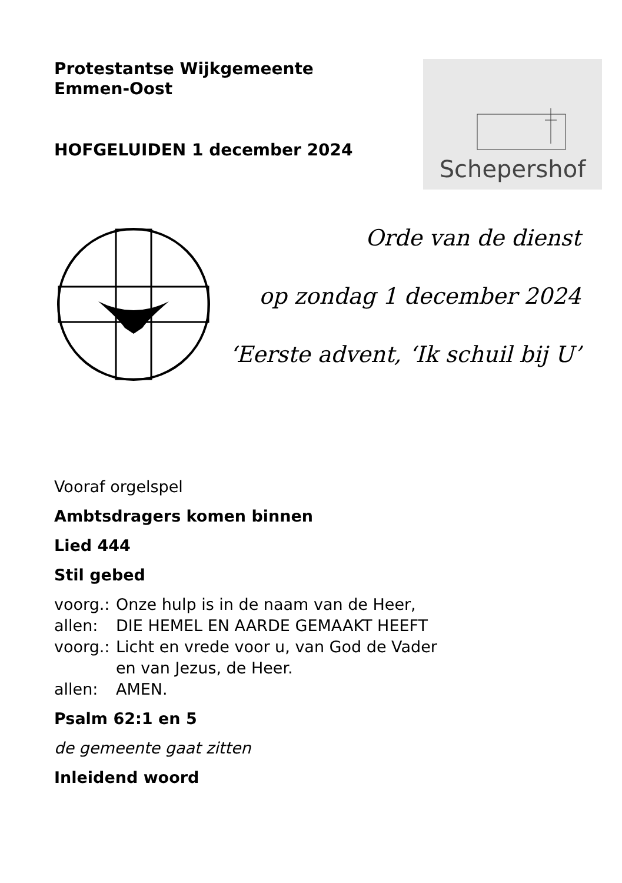Protestantse Wijkgemeente
Emmen-Oost
HOFGELUIDEN 1 december 2024
Schepershof
Orde van de dienst
op zondag 1 december 2024
‘Eerste advent, ‘Ik schuil bij U’
Vooraf orgelspel
Ambtsdragers komen binnen
Lied 444
Stil gebed
voorg.: Onze hulp is in de naam van de Heer,
allen: DIE HEMEL EN AARDE GEMAAKT HEEFT
voorg.: Licht en vrede voor u, van God de Vader
en van Jezus, de Heer.
allen: AMEN.
Psalm 62:1 en 5
de gemeente gaat zitten
Inleidend woord